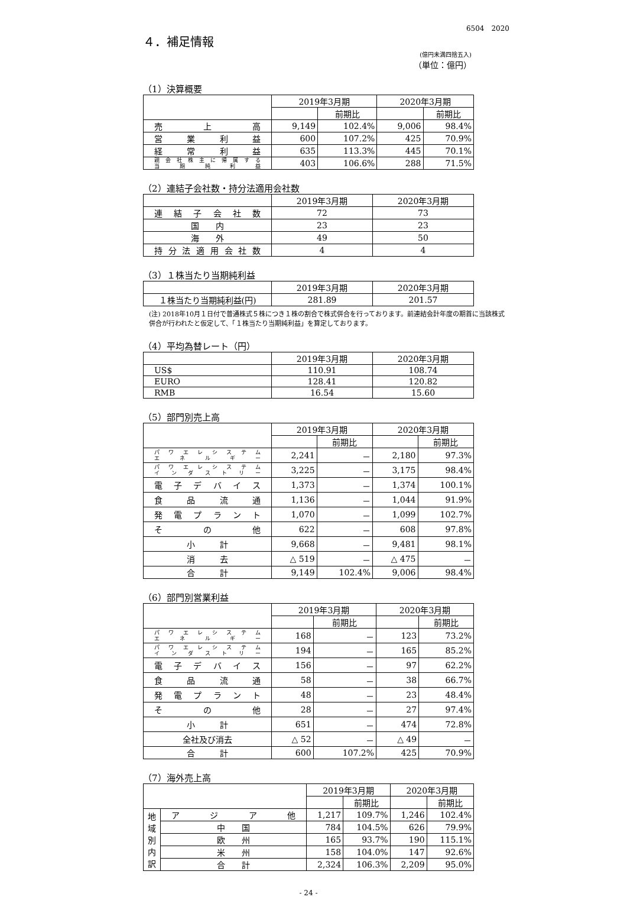6504　2020
４．補足情報
(億円未満四捨五入)
（単位：億円）
（1）決算概要
| | 2019年3月期 | | 2020年3月期 | |
| --- | --- | --- | --- | --- |
| | | 前期比 | | 前期比 |
| 売上高 | 9,149 | 102.4% | 9,006 | 98.4% |
| 営業利益 | 600 | 107.2% | 425 | 70.9% |
| 経常利益 | 635 | 113.3% | 445 | 70.1% |
| 親会社株主に帰属する 当期純利益 | 403 | 106.6% | 288 | 71.5% |
（2）連結子会社数・持分法適用会社数
| | 2019年3月期 | 2020年3月期 |
| --- | --- | --- |
| 連結子会社数 | 72 | 73 |
| 国 内 | 23 | 23 |
| 海 外 | 49 | 50 |
| 持分法適用会社数 | 4 | 4 |
（3）１株当たり当期純利益
| | 2019年3月期 | 2020年3月期 |
| --- | --- | --- |
| １株当たり当期純利益(円) | 281.89 | 201.57 |
(注) 2018年10月１日付で普通株式５株につき１株の割合で株式併合を行っております。前連結会計年度の期首に当該株式併合が行われたと仮定して、「１株当たり当期純利益」を算定しております。
（4）平均為替レート（円）
| | 2019年3月期 | 2020年3月期 |
| --- | --- | --- |
| US$ | 110.91 | 108.74 |
| EURO | 128.41 | 120.82 |
| RMB | 16.54 | 15.60 |
（5）部門別売上高
| | 2019年3月期 | | 2020年3月期 | |
| --- | --- | --- | --- | --- |
| | | 前期比 | | 前期比 |
| パワエレシステム エネルギー | 2,241 | － | 2,180 | 97.3% |
| パワエレシステム インダストリー | 3,225 | － | 3,175 | 98.4% |
| 電子デバイス | 1,373 | － | 1,374 | 100.1% |
| 食品流通 | 1,136 | － | 1,044 | 91.9% |
| 発電プラント | 1,070 | － | 1,099 | 102.7% |
| その他 | 622 | － | 608 | 97.8% |
| 小 計 | 9,668 | － | 9,481 | 98.1% |
| 消 去 | △ 519 | － | △ 475 | － |
| 合 計 | 9,149 | 102.4% | 9,006 | 98.4% |
（6）部門別営業利益
| | 2019年3月期 | | 2020年3月期 | |
| --- | --- | --- | --- | --- |
| | | 前期比 | | 前期比 |
| パワエレシステム エネルギー | 168 | － | 123 | 73.2% |
| パワエレシステム インダストリー | 194 | － | 165 | 85.2% |
| 電子デバイス | 156 | － | 97 | 62.2% |
| 食品流通 | 58 | － | 38 | 66.7% |
| 発電プラント | 48 | － | 23 | 48.4% |
| その他 | 28 | － | 27 | 97.4% |
| 小 計 | 651 | － | 474 | 72.8% |
| 全社及び消去 | △ 52 | － | △ 49 | － |
| 合 計 | 600 | 107.2% | 425 | 70.9% |
（7）海外売上高
| | | 2019年3月期 | | 2020年3月期 | |
| --- | --- | --- | --- | --- | --- |
| | | | 前期比 | | 前期比 |
| 地 域 別 内 訳 | アジア他 | 1,217 | 109.7% | 1,246 | 102.4% |
| | 中 国 | 784 | 104.5% | 626 | 79.9% |
| | 欧 州 | 165 | 93.7% | 190 | 115.1% |
| | 米 州 | 158 | 104.0% | 147 | 92.6% |
| | 合 計 | 2,324 | 106.3% | 2,209 | 95.0% |
- 24 -